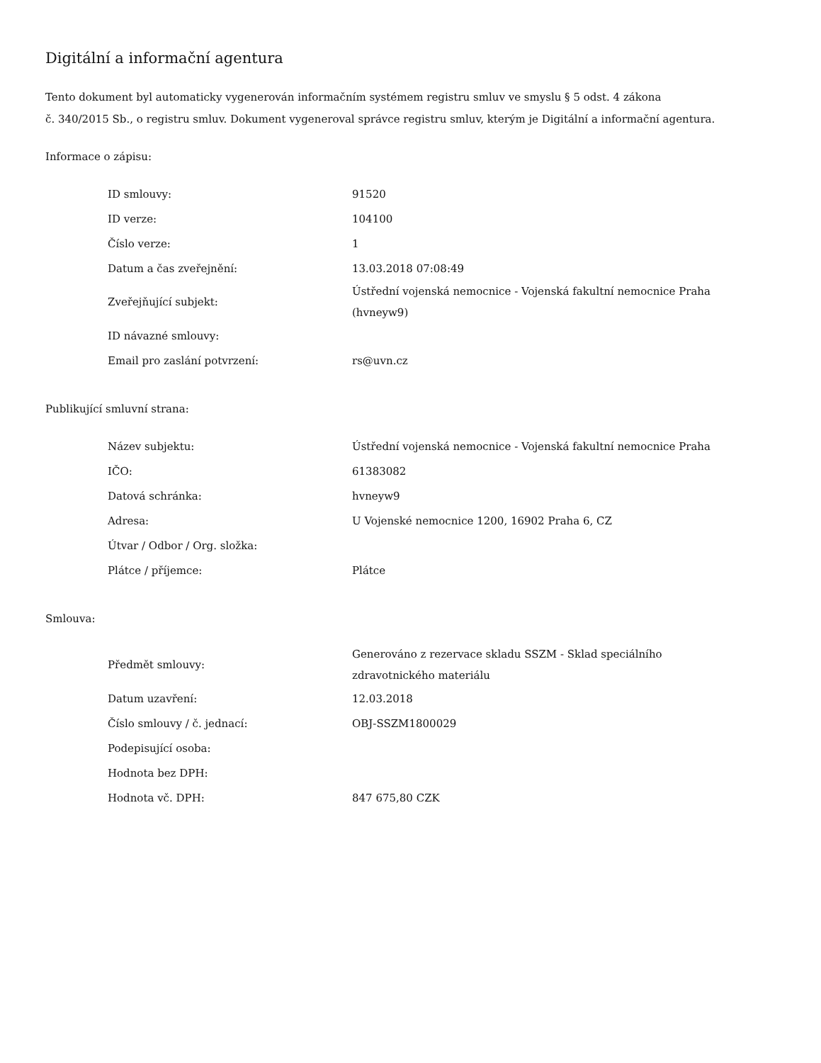Digitální a informační agentura
Tento dokument byl automaticky vygenerován informačním systémem registru smluv ve smyslu § 5 odst. 4 zákona
č. 340/2015 Sb., o registru smluv. Dokument vygeneroval správce registru smluv, kterým je Digitální a informační agentura.
Informace o zápisu:
| ID smlouvy: | 91520 |
| ID verze: | 104100 |
| Číslo verze: | 1 |
| Datum a čas zveřejnění: | 13.03.2018 07:08:49 |
| Zveřejňující subjekt: | Ústřední vojenská nemocnice - Vojenská fakultní nemocnice Praha (hvneyw9) |
| ID návazné smlouvy: | |
| Email pro zaslání potvrzení: | rs@uvn.cz |
Publikující smluvní strana:
| Název subjektu: | Ústřední vojenská nemocnice - Vojenská fakultní nemocnice Praha |
| IČO: | 61383082 |
| Datová schránka: | hvneyw9 |
| Adresa: | U Vojenské nemocnice 1200, 16902 Praha 6, CZ |
| Útvar / Odbor / Org. složka: | |
| Plátce / příjemce: | Plátce |
Smlouva:
| Předmět smlouvy: | Generováno z rezervace skladu SSZM - Sklad speciálního zdravotnického materiálu |
| Datum uzavření: | 12.03.2018 |
| Číslo smlouvy / č. jednací: | OBJ-SSZM1800029 |
| Podepisující osoba: | |
| Hodnota bez DPH: | |
| Hodnota vč. DPH: | 847 675,80 CZK |